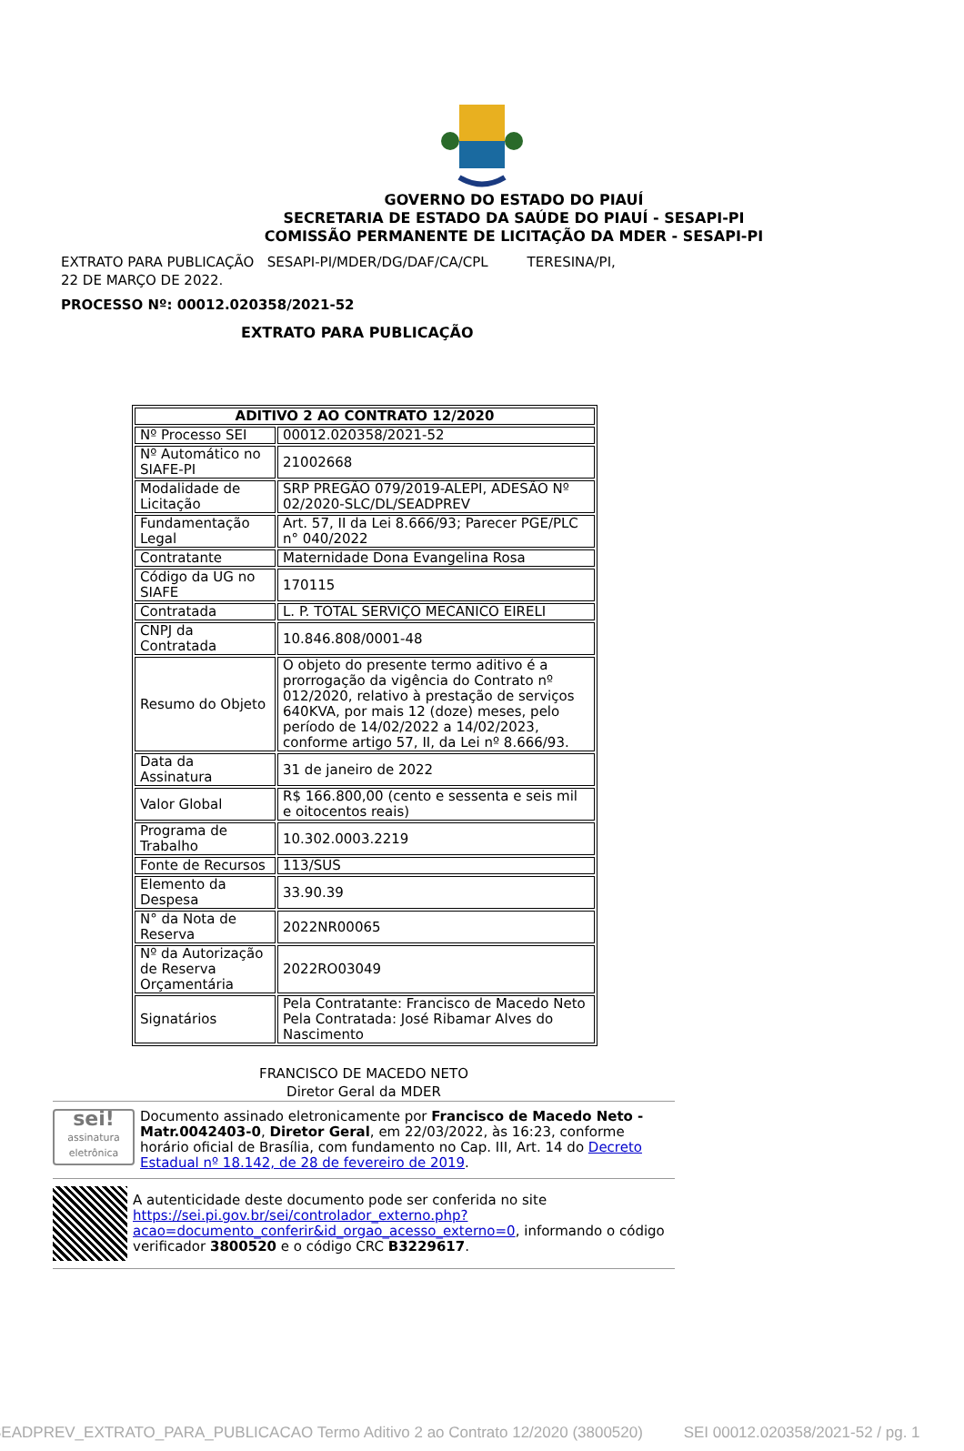GOVERNO DO ESTADO DO PIAUÍ
SECRETARIA DE ESTADO DA SAÚDE DO PIAUÍ - SESAPI-PI
COMISSÃO PERMANENTE DE LICITAÇÃO DA MDER - SESAPI-PI
EXTRATO PARA PUBLICAÇÃO SESAPI-PI/MDER/DG/DAF/CA/CPL TERESINA/PI,
22 DE MARÇO DE 2022.
PROCESSO Nº: 00012.020358/2021-52
EXTRATO PARA PUBLICAÇÃO
| ADITIVO 2 AO CONTRATO 12/2020 | |
| Nº Processo SEI | 00012.020358/2021-52 |
| Nº Automático no SIAFE-PI | 21002668 |
| Modalidade de Licitação | SRP PREGÃO 079/2019-ALEPI, ADESÃO Nº 02/2020-SLC/DL/SEADPREV |
| Fundamentação Legal | Art. 57, II da Lei 8.666/93; Parecer PGE/PLC n° 040/2022 |
| Contratante | Maternidade Dona Evangelina Rosa |
| Código da UG no SIAFE | 170115 |
| Contratada | L. P. TOTAL SERVIÇO MECANICO EIRELI |
| CNPJ da Contratada | 10.846.808/0001-48 |
| Resumo do Objeto | O objeto do presente termo aditivo é a prorrogação da vigência do Contrato nº 012/2020, relativo à prestação de serviços 640KVA, por mais 12 (doze) meses, pelo período de 14/02/2022 a 14/02/2023, conforme artigo 57, II, da Lei nº 8.666/93. |
| Data da Assinatura | 31 de janeiro de 2022 |
| Valor Global | R$ 166.800,00 (cento e sessenta e seis mil e oitocentos reais) |
| Programa de Trabalho | 10.302.0003.2219 |
| Fonte de Recursos | 113/SUS |
| Elemento da Despesa | 33.90.39 |
| N° da Nota de Reserva | 2022NR00065 |
| Nº da Autorização de Reserva Orçamentária | 2022RO03049 |
| Signatários | Pela Contratante: Francisco de Macedo Neto Pela Contratada: José Ribamar Alves do Nascimento |
FRANCISCO DE MACEDO NETO
Diretor Geral da MDER
sei!
assinatura eletrônica
Documento assinado eletronicamente por Francisco de Macedo Neto - Matr.0042403-0, Diretor Geral, em 22/03/2022, às 16:23, conforme horário oficial de Brasília, com fundamento no Cap. III, Art. 14 do Decreto Estadual nº 18.142, de 28 de fevereiro de 2019.
A autenticidade deste documento pode ser conferida no site https://sei.pi.gov.br/sei/controlador_externo.php?acao=documento_conferir&id_orgao_acesso_externo=0, informando o código verificador 3800520 e o código CRC B3229617.
SEADPREV_EXTRATO_PARA_PUBLICACAO Termo Aditivo 2 ao Contrato 12/2020 (3800520) SEI 00012.020358/2021-52 / pg. 1